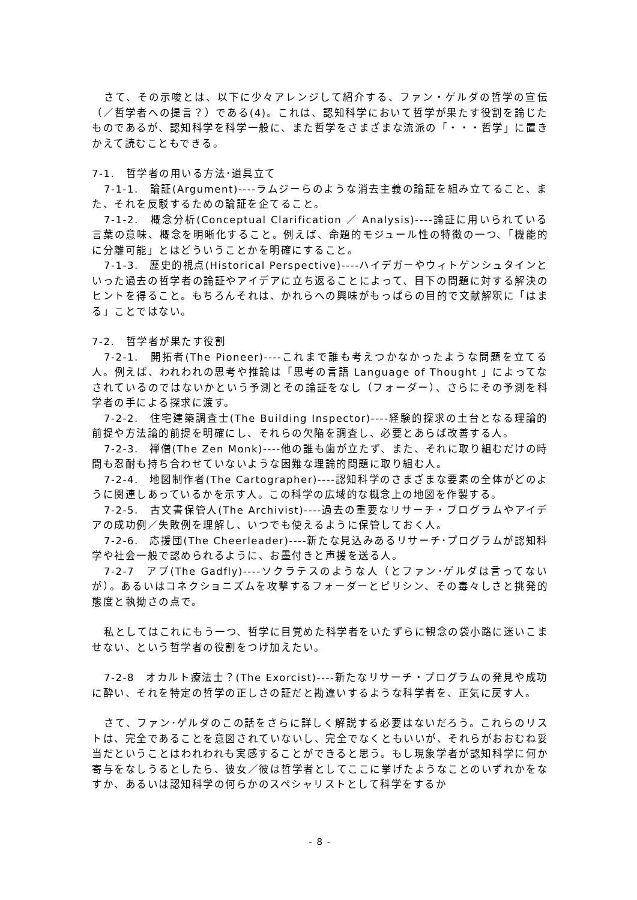さて、その示唆とは、以下に少々アレンジして紹介する、ファン・ゲルダの哲学の宣伝（／哲学者への提言？）である(4)。これは、認知科学において哲学が果たす役割を論じたものであるが、認知科学を科学一般に、また哲学をさまざまな流派の「・・・哲学」に置きかえて読むこともできる。
7-1.　哲学者の用いる方法･道具立て
7-1-1.　論証(Argument)----ラムジーらのような消去主義の論証を組み立てること、また、それを反駁するための論証を企てること。
7-1-2.　概念分析(Conceptual Clarification ／ Analysis)----論証に用いられている言葉の意味、概念を明晰化すること。例えば、命題的モジュール性の特徴の一つ、「機能的に分離可能」とはどういうことかを明確にすること。
7-1-3.　歴史的視点(Historical Perspective)----ハイデガーやウィトゲンシュタインといった過去の哲学者の論証やアイデアに立ち返ることによって、目下の問題に対する解決のヒントを得ること。もちろんそれは、かれらへの興味がもっぱらの目的で文献解釈に「はまる」ことではない。
7-2.　哲学者が果たす役割
7-2-1.　開拓者(The Pioneer)----これまで誰も考えつかなかったような問題を立てる人。例えば、われわれの思考や推論は「思考の言語 Language of Thought 」によってなされているのではないかという予測とその論証をなし（フォーダー）、さらにその予測を科学者の手による探求に渡す。
7-2-2.　住宅建築調査士(The Building Inspector)----経験的探求の土台となる理論的前提や方法論的前提を明確にし、それらの欠陥を調査し、必要とあらば改善する人。
7-2-3.　禅僧(The Zen Monk)----他の誰も歯が立たず、また、それに取り組むだけの時間も忍耐も持ち合わせていないような困難な理論的問題に取り組む人。
7-2-4.　地図制作者(The Cartographer)----認知科学のさまざまな要素の全体がどのように関連しあっているかを示す人。この科学の広域的な概念上の地図を作製する。
7-2-5.　古文書保管人(The Archivist)----過去の重要なリサーチ・プログラムやアイデアの成功例／失敗例を理解し、いつでも使えるように保管しておく人。
7-2-6.　応援団(The Cheerleader)----新たな見込みあるリサーチ･プログラムが認知科学や社会一般で認められるように、お墨付きと声援を送る人。
7-2-7　アブ(The Gadfly)----ソクラテスのような人（とファン･ゲルダは言ってないが）。あるいはコネクショニズムを攻撃するフォーダーとピリシン、その毒々しさと挑発的態度と執拗さの点で。
私としてはこれにもう一つ、哲学に目覚めた科学者をいたずらに観念の袋小路に迷いこませない、という哲学者の役割をつけ加えたい。
7-2-8　オカルト療法士？(The Exorcist)----新たなリサーチ・プログラムの発見や成功に酔い、それを特定の哲学の正しさの証だと勘違いするような科学者を、正気に戻す人。
さて、ファン･ゲルダのこの話をさらに詳しく解説する必要はないだろう。これらのリストは、完全であることを意図されていないし、完全でなくともいいが、それらがおおむね妥当だということはわれわれも実感することができると思う。もし現象学者が認知科学に何か寄与をなしうるとしたら、彼女／彼は哲学者としてここに挙げたようなことのいずれかをなすか、あるいは認知科学の何らかのスペシャリストとして科学をするか
- 8 -